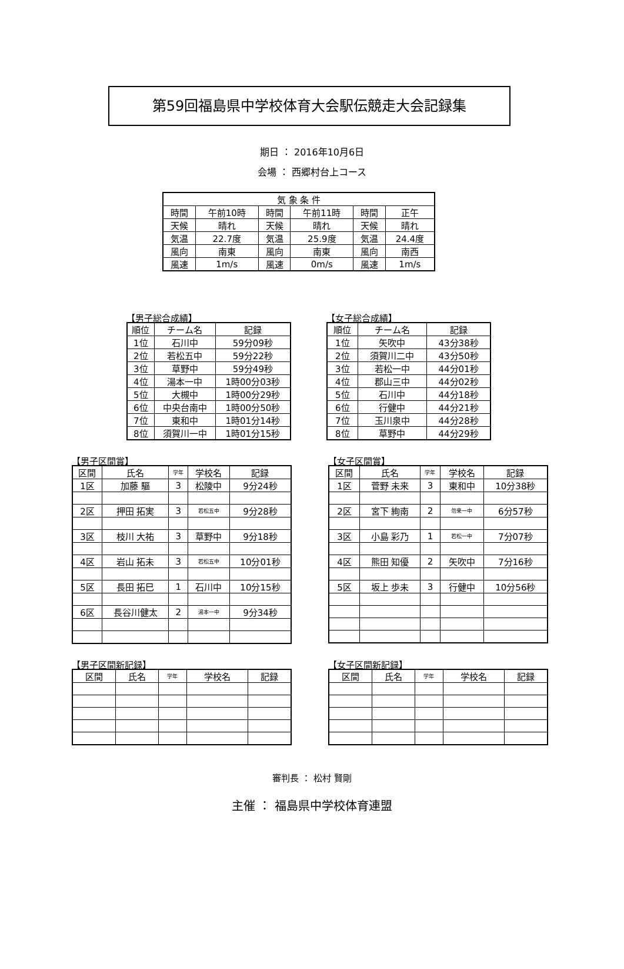第59回福島県中学校体育大会駅伝競走大会記録集
期日 ： 2016年10月6日
会場 ： 西郷村台上コース
| 気 象 条 件 | | | | | |
| --- | --- | --- | --- | --- | --- |
| 時間 | 午前10時 | 時間 | 午前11時 | 時間 | 正午 |
| 天候 | 晴れ | 天候 | 晴れ | 天候 | 晴れ |
| 気温 | 22.7度 | 気温 | 25.9度 | 気温 | 24.4度 |
| 風向 | 南東 | 風向 | 南東 | 風向 | 南西 |
| 風速 | 1m/s | 風速 | 0m/s | 風速 | 1m/s |
【男子総合成績】
| 順位 | チーム名 | 記録 |
| --- | --- | --- |
| 1位 | 石川中 | 59分09秒 |
| 2位 | 若松五中 | 59分22秒 |
| 3位 | 草野中 | 59分49秒 |
| 4位 | 湯本一中 | 1時00分03秒 |
| 5位 | 大槻中 | 1時00分29秒 |
| 6位 | 中央台南中 | 1時00分50秒 |
| 7位 | 東和中 | 1時01分14秒 |
| 8位 | 須賀川一中 | 1時01分15秒 |
【女子総合成績】
| 順位 | チーム名 | 記録 |
| --- | --- | --- |
| 1位 | 矢吹中 | 43分38秒 |
| 2位 | 須賀川二中 | 43分50秒 |
| 3位 | 若松一中 | 44分01秒 |
| 4位 | 郡山三中 | 44分02秒 |
| 5位 | 石川中 | 44分18秒 |
| 6位 | 行健中 | 44分21秒 |
| 7位 | 玉川泉中 | 44分28秒 |
| 8位 | 草野中 | 44分29秒 |
【男子区間賞】
| 区間 | 氏名 | 学年 | 学校名 | 記録 |
| --- | --- | --- | --- | --- |
| 1区 | 加藤 驅 | 3 | 松陵中 | 9分24秒 |
| 2区 | 押田 拓実 | 3 | 若松五中 | 9分28秒 |
| 3区 | 枝川 大祐 | 3 | 草野中 | 9分18秒 |
| 4区 | 岩山 拓未 | 3 | 若松五中 | 10分01秒 |
| 5区 | 長田 拓巳 | 1 | 石川中 | 10分15秒 |
| 6区 | 長谷川健太 | 2 | 湯本一中 | 9分34秒 |
【女子区間賞】
| 区間 | 氏名 | 学年 | 学校名 | 記録 |
| --- | --- | --- | --- | --- |
| 1区 | 菅野 未来 | 3 | 東和中 | 10分38秒 |
| 2区 | 宮下 絢南 | 2 | 勿来一中 | 6分57秒 |
| 3区 | 小島 彩乃 | 1 | 若松一中 | 7分07秒 |
| 4区 | 熊田 知優 | 2 | 矢吹中 | 7分16秒 |
| 5区 | 坂上 歩未 | 3 | 行健中 | 10分56秒 |
【男子区間新記録】
| 区間 | 氏名 | 学年 | 学校名 | 記録 |
| --- | --- | --- | --- | --- |
【女子区間新記録】
| 区間 | 氏名 | 学年 | 学校名 | 記録 |
| --- | --- | --- | --- | --- |
審判長 ： 松村 賢剛
主催 ： 福島県中学校体育連盟